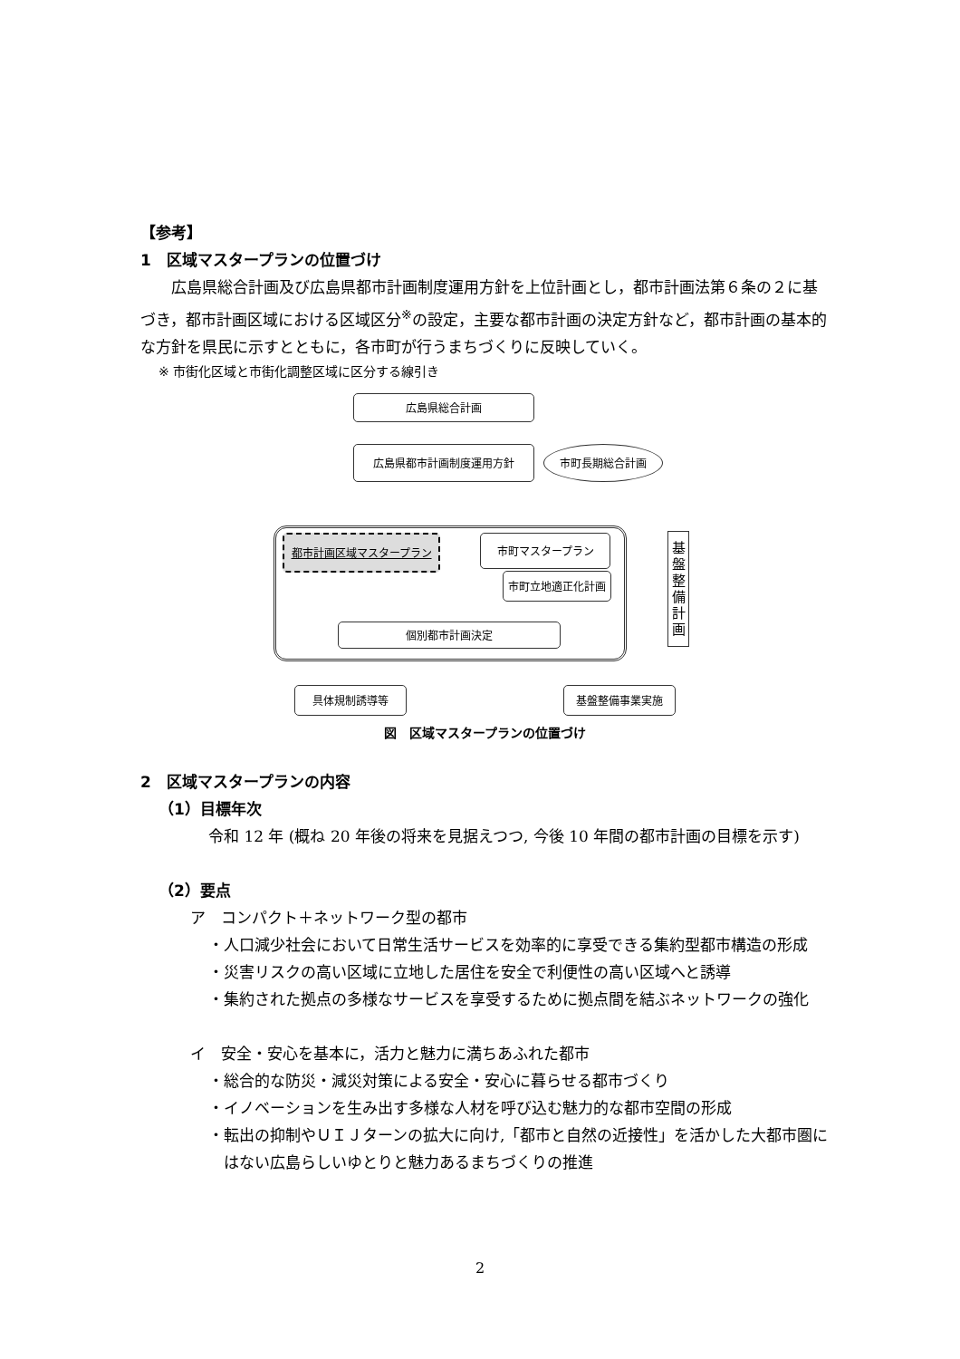【参考】
1　区域マスタープランの位置づけ
広島県総合計画及び広島県都市計画制度運用方針を上位計画とし，都市計画法第６条の２に基づき，都市計画区域における区域区分<sup>※</sup>の設定，主要な都市計画の決定方針など，都市計画の基本的な方針を県民に示すとともに，各市町が行うまちづくりに反映していく。
※ 市街化区域と市街化調整区域に区分する線引き
広島県総合計画
広島県都市計画制度運用方針 市町長期総合計画
都市計画区域マスタープラン 市町マスタープラン
市町立地適正化計画
個別都市計画決定
基
盤
整
備
計
画
具体規制誘導等 基盤整備事業実施
図　区域マスタープランの位置づけ
2　区域マスタープランの内容
（1）目標年次
令和 12 年 (概ね 20 年後の将来を見据えつつ, 今後 10 年間の都市計画の目標を示す)
（2）要点
ア　コンパクト＋ネットワーク型の都市
・人口減少社会において日常生活サービスを効率的に享受できる集約型都市構造の形成
・災害リスクの高い区域に立地した居住を安全で利便性の高い区域へと誘導
・集約された拠点の多様なサービスを享受するために拠点間を結ぶネットワークの強化
イ　安全・安心を基本に，活力と魅力に満ちあふれた都市
・総合的な防災・減災対策による安全・安心に暮らせる都市づくり
・イノベーションを生み出す多様な人材を呼び込む魅力的な都市空間の形成
・転出の抑制やＵＩＪターンの拡大に向け,「都市と自然の近接性」を活かした大都市圏にはない広島らしいゆとりと魅力あるまちづくりの推進
2